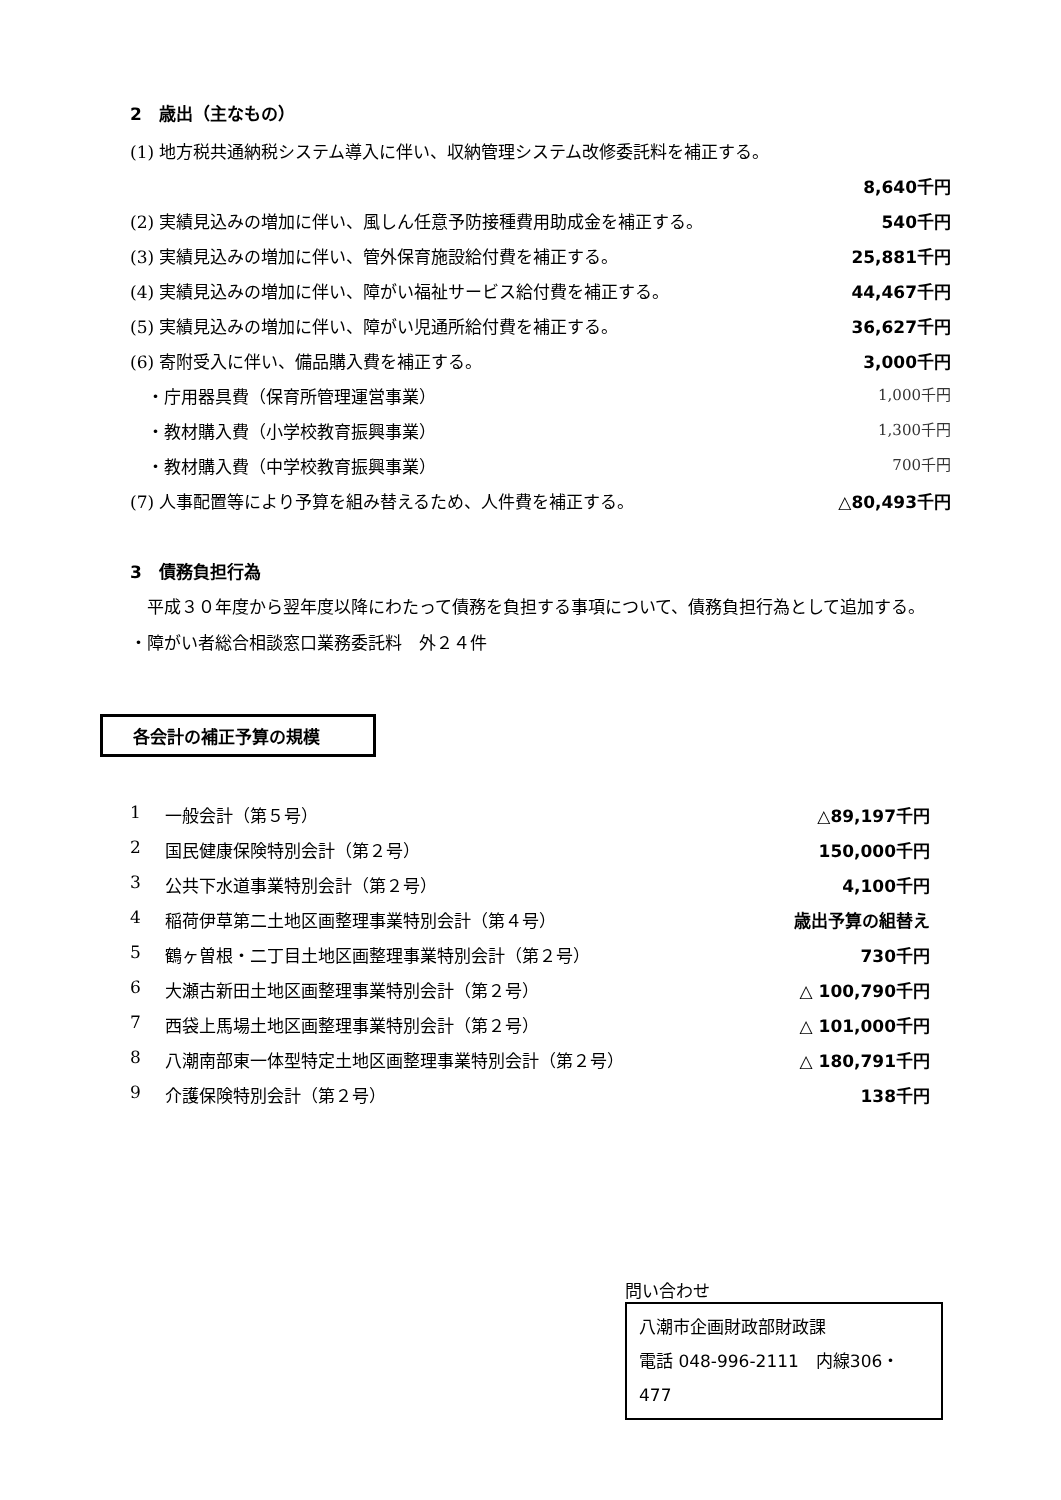2　歳出（主なもの）
| (1) 地方税共通納税システム導入に伴い、収納管理システム改修委託料を補正する。 | |
| | 8,640千円 |
| (2) 実績見込みの増加に伴い、風しん任意予防接種費用助成金を補正する。 | 540千円 |
| (3) 実績見込みの増加に伴い、管外保育施設給付費を補正する。 | 25,881千円 |
| (4) 実績見込みの増加に伴い、障がい福祉サービス給付費を補正する。 | 44,467千円 |
| (5) 実績見込みの増加に伴い、障がい児通所給付費を補正する。 | 36,627千円 |
| (6) 寄附受入に伴い、備品購入費を補正する。 | 3,000千円 |
| ・庁用器具費（保育所管理運営事業） | 1,000千円 |
| ・教材購入費（小学校教育振興事業） | 1,300千円 |
| ・教材購入費（中学校教育振興事業） | 700千円 |
| (7) 人事配置等により予算を組み替えるため、人件費を補正する。 | △80,493千円 |
3　債務負担行為
　平成３０年度から翌年度以降にわたって債務を負担する事項について、債務負担行為として追加する。
・障がい者総合相談窓口業務委託料　外２４件
各会計の補正予算の規模
| 1 | 一般会計（第５号） | △89,197千円 |
| 2 | 国民健康保険特別会計（第２号） | 150,000千円 |
| 3 | 公共下水道事業特別会計（第２号） | 4,100千円 |
| 4 | 稲荷伊草第二土地区画整理事業特別会計（第４号） | 歳出予算の組替え |
| 5 | 鶴ヶ曽根・二丁目土地区画整理事業特別会計（第２号） | 730千円 |
| 6 | 大瀬古新田土地区画整理事業特別会計（第２号） | △ 100,790千円 |
| 7 | 西袋上馬場土地区画整理事業特別会計（第２号） | △ 101,000千円 |
| 8 | 八潮南部東一体型特定土地区画整理事業特別会計（第２号） | △ 180,791千円 |
| 9 | 介護保険特別会計（第２号） | 138千円 |
問い合わせ
八潮市企画財政部財政課
電話 048-996-2111　内線306・477